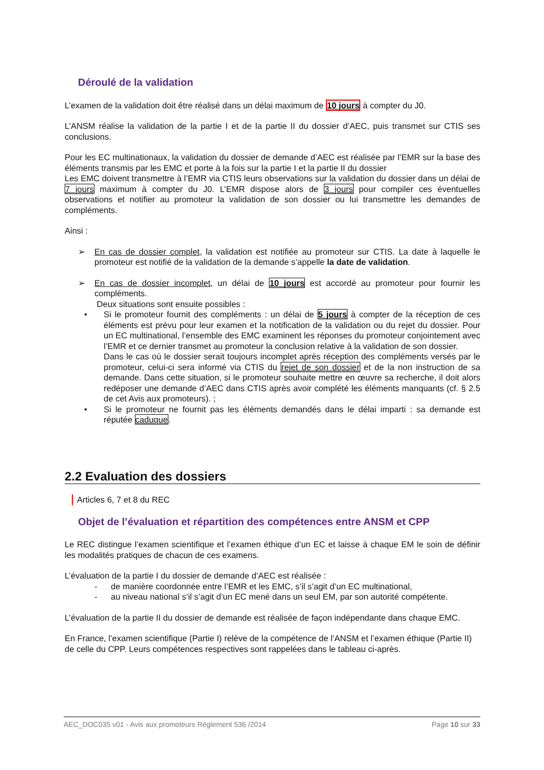Déroulé de la validation
L’examen de la validation doit être réalisé dans un délai maximum de 10 jours à compter du J0.
L’ANSM réalise la validation de la partie I et de la partie II du dossier d’AEC, puis transmet sur CTIS ses conclusions.
Pour les EC multinationaux, la validation du dossier de demande d’AEC est réalisée par l’EMR sur la base des éléments transmis par les EMC et porte à la fois sur la partie I et la partie II du dossier
Les EMC doivent transmettre à l’EMR via CTIS leurs observations sur la validation du dossier dans un délai de 7 jours maximum à compter du J0. L’EMR dispose alors de 3 jours pour compiler ces éventuelles observations et notifier au promoteur la validation de son dossier ou lui transmettre les demandes de compléments.
Ainsi :
➢ En cas de dossier complet, la validation est notifiée au promoteur sur CTIS. La date à laquelle le promoteur est notifié de la validation de la demande s’appelle la date de validation.
➢ En cas de dossier incomplet, un délai de 10 jours est accordé au promoteur pour fournir les compléments.
Deux situations sont ensuite possibles :
• Si le promoteur fournit des compléments : un délai de 5 jours à compter de la réception de ces éléments est prévu pour leur examen et la notification de la validation ou du rejet du dossier. Pour un EC multinational, l’ensemble des EMC examinent les réponses du promoteur conjointement avec l’EMR et ce dernier transmet au promoteur la conclusion relative à la validation de son dossier.
Dans le cas où le dossier serait toujours incomplet après réception des compléments versés par le promoteur, celui-ci sera informé via CTIS du rejet de son dossier et de la non instruction de sa demande. Dans cette situation, si le promoteur souhaite mettre en œuvre sa recherche, il doit alors redéposer une demande d’AEC dans CTIS après avoir complété les éléments manquants (cf. § 2.5 de cet Avis aux promoteurs). ;
• Si le promoteur ne fournit pas les éléments demandés dans le délai imparti : sa demande est réputée caduque.
2.2 Evaluation des dossiers
Articles 6, 7 et 8 du REC
Objet de l’évaluation et répartition des compétences entre ANSM et CPP
Le REC distingue l’examen scientifique et l’examen éthique d’un EC et laisse à chaque EM le soin de définir les modalités pratiques de chacun de ces examens.
L’évaluation de la partie I du dossier de demande d’AEC est réalisée :
- de manière coordonnée entre l’EMR et les EMC, s’il s’agit d’un EC multinational,
- au niveau national s’il s’agit d’un EC mené dans un seul EM, par son autorité compétente.
L’évaluation de la partie II du dossier de demande est réalisée de façon indépendante dans chaque EMC.
En France, l’examen scientifique (Partie I) relève de la compétence de l’ANSM et l’examen éthique (Partie II) de celle du CPP. Leurs compétences respectives sont rappelées dans le tableau ci-après.
AEC_DOC035 v01 - Avis aux promoteurs Règlement 536 /2014 Page 10 sur 33